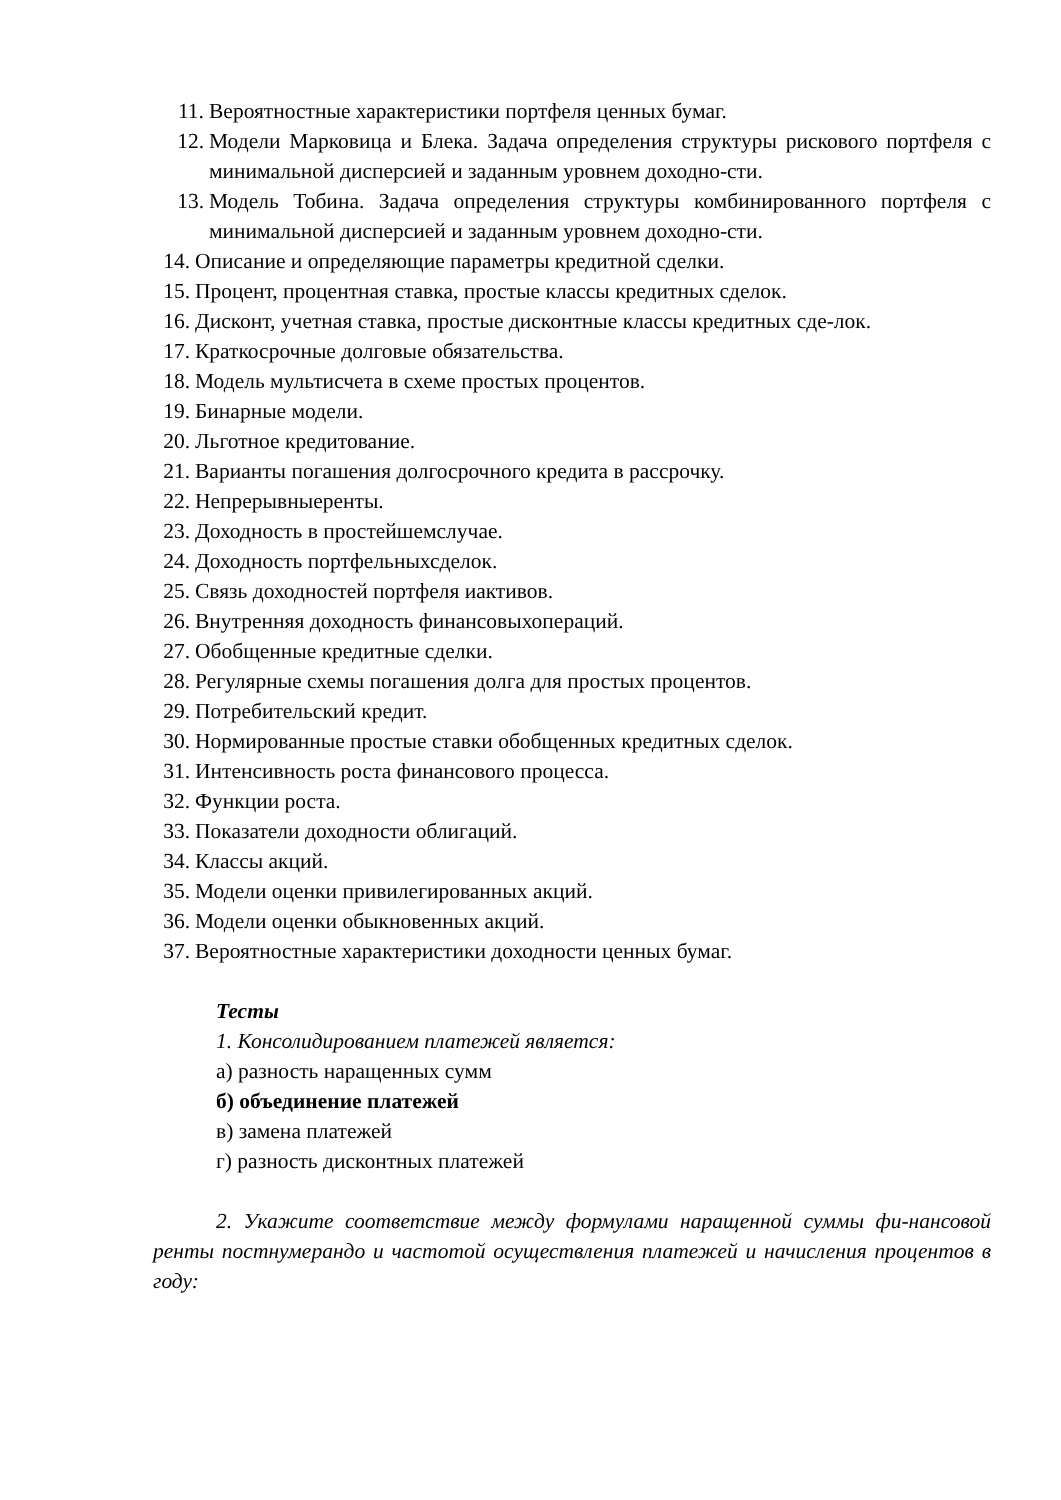11. Вероятностные характеристики портфеля ценных бумаг.
12. Модели Марковица и Блека. Задача определения структуры рискового портфеля с минимальной дисперсией и заданным уровнем доходно-сти.
13. Модель Тобина. Задача определения структуры комбинированного портфеля с минимальной дисперсией и заданным уровнем доходно-сти.
14. Описание и определяющие параметры кредитной сделки.
15. Процент, процентная ставка, простые классы кредитных сделок.
16. Дисконт, учетная ставка, простые дисконтные классы кредитных сде-лок.
17. Краткосрочные долговые обязательства.
18. Модель мультисчета в схеме простых процентов.
19. Бинарные модели.
20. Льготное кредитование.
21. Варианты погашения долгосрочного кредита в рассрочку.
22. Непрерывныеренты.
23. Доходность в простейшемслучае.
24. Доходность портфельныхсделок.
25. Связь доходностей портфеля иактивов.
26. Внутренняя доходность финансовыхопераций.
27. Обобщенные кредитные сделки.
28. Регулярные схемы погашения долга для простых процентов.
29. Потребительский кредит.
30. Нормированные простые ставки обобщенных кредитных сделок.
31. Интенсивность роста финансового процесса.
32. Функции роста.
33. Показатели доходности облигаций.
34. Классы акций.
35. Модели оценки привилегированных акций.
36. Модели оценки обыкновенных акций.
37. Вероятностные характеристики доходности ценных бумаг.
Тесты
1. Консолидированием платежей является:
а) разность наращенных сумм
б) объединение платежей
в) замена платежей
г) разность дисконтных платежей
2. Укажите соответствие между формулами наращенной суммы фи-нансовой ренты постнумерандо и частотой осуществления платежей и начисления процентов в году: